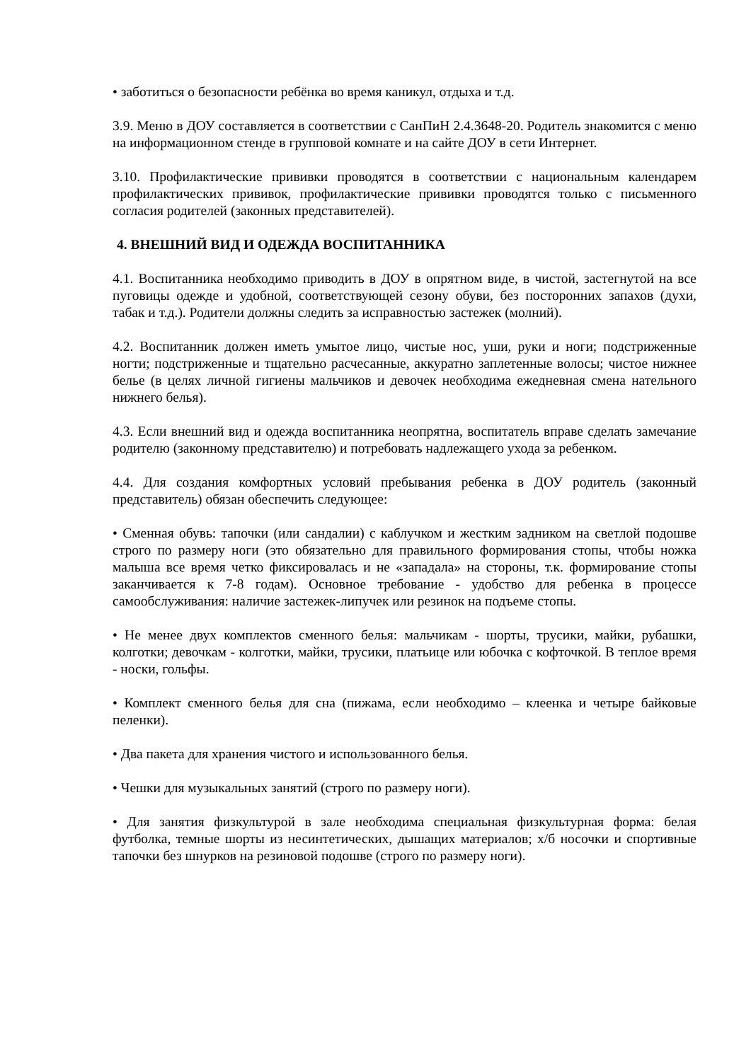• заботиться о безопасности ребёнка во время каникул, отдыха и т.д.
3.9. Меню в ДОУ составляется в соответствии с СанПиН 2.4.3648-20. Родитель знакомится с меню на информационном стенде в групповой комнате и на сайте ДОУ в сети Интернет.
3.10. Профилактические прививки проводятся в соответствии с национальным календарем профилактических прививок, профилактические прививки проводятся только с письменного согласия родителей (законных представителей).
4. ВНЕШНИЙ ВИД И ОДЕЖДА ВОСПИТАННИКА
4.1. Воспитанника необходимо приводить в ДОУ в опрятном виде, в чистой, застегнутой на все пуговицы одежде и удобной, соответствующей сезону обуви, без посторонних запахов (духи, табак и т.д.). Родители должны следить за исправностью застежек (молний).
4.2. Воспитанник должен иметь умытое лицо, чистые нос, уши, руки и ноги; подстриженные ногти; подстриженные и тщательно расчесанные, аккуратно заплетенные волосы; чистое нижнее белье (в целях личной гигиены мальчиков и девочек необходима ежедневная смена нательного нижнего белья).
4.3. Если внешний вид и одежда воспитанника неопрятна, воспитатель вправе сделать замечание родителю (законному представителю) и потребовать надлежащего ухода за ребенком.
4.4. Для создания комфортных условий пребывания ребенка в ДОУ родитель (законный представитель) обязан обеспечить следующее:
• Сменная обувь: тапочки (или сандалии) с каблучком и жестким задником на светлой подошве строго по размеру ноги (это обязательно для правильного формирования стопы, чтобы ножка малыша все время четко фиксировалась и не «западала» на стороны, т.к. формирование стопы заканчивается к 7-8 годам). Основное требование - удобство для ребенка в процессе самообслуживания: наличие застежек-липучек или резинок на подъеме стопы.
• Не менее двух комплектов сменного белья: мальчикам - шорты, трусики, майки, рубашки, колготки; девочкам - колготки, майки, трусики, платьице или юбочка с кофточкой. В теплое время - носки, гольфы.
• Комплект сменного белья для сна (пижама, если необходимо – клеенка и четыре байковые пеленки).
• Два пакета для хранения чистого и использованного белья.
• Чешки для музыкальных занятий (строго по размеру ноги).
• Для занятия физкультурой в зале необходима специальная физкультурная форма: белая футболка, темные шорты из несинтетических, дышащих материалов; х/б носочки и спортивные тапочки без шнурков на резиновой подошве (строго по размеру ноги).